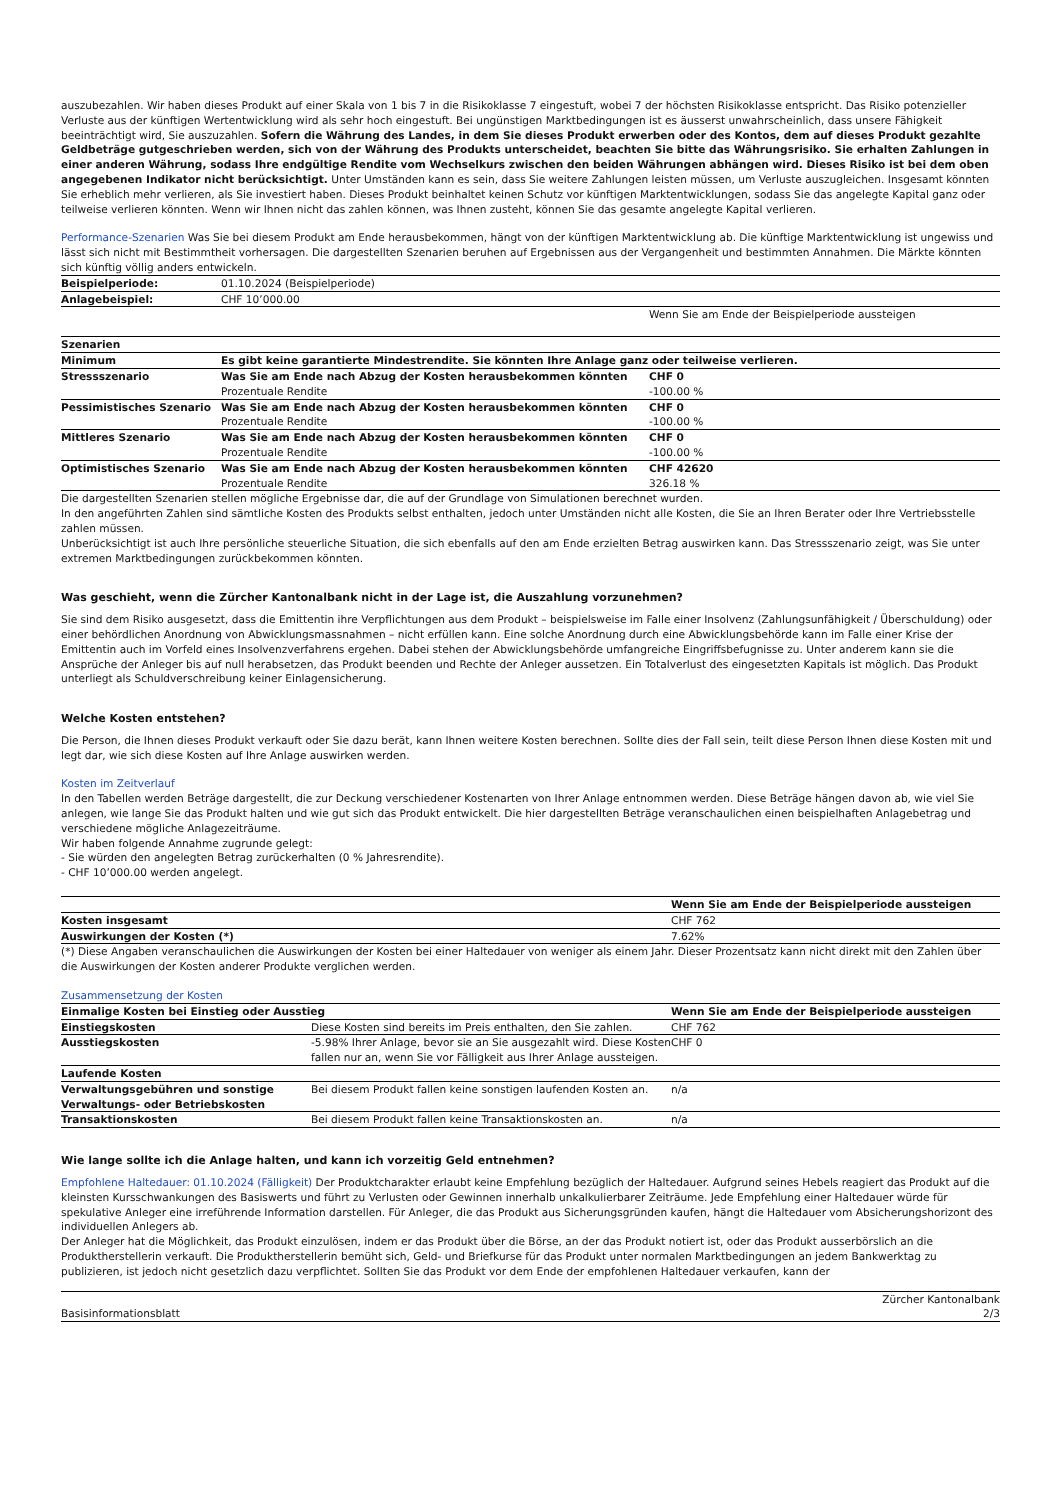auszubezahlen. Wir haben dieses Produkt auf einer Skala von 1 bis 7 in die Risikoklasse 7 eingestuft, wobei 7 der höchsten Risikoklasse entspricht. Das Risiko potenzieller Verluste aus der künftigen Wertentwicklung wird als sehr hoch eingestuft. Bei ungünstigen Marktbedingungen ist es äusserst unwahrscheinlich, dass unsere Fähigkeit beeinträchtigt wird, Sie auszuzahlen. Sofern die Währung des Landes, in dem Sie dieses Produkt erwerben oder des Kontos, dem auf dieses Produkt gezahlte Geldbeträge gutgeschrieben werden, sich von der Währung des Produkts unterscheidet, beachten Sie bitte das Währungsrisiko. Sie erhalten Zahlungen in einer anderen Währung, sodass Ihre endgültige Rendite vom Wechselkurs zwischen den beiden Währungen abhängen wird. Dieses Risiko ist bei dem oben angegebenen Indikator nicht berücksichtigt. Unter Umständen kann es sein, dass Sie weitere Zahlungen leisten müssen, um Verluste auszugleichen. Insgesamt könnten Sie erheblich mehr verlieren, als Sie investiert haben. Dieses Produkt beinhaltet keinen Schutz vor künftigen Marktentwicklungen, sodass Sie das angelegte Kapital ganz oder teilweise verlieren könnten. Wenn wir Ihnen nicht das zahlen können, was Ihnen zusteht, können Sie das gesamte angelegte Kapital verlieren.
Performance-Szenarien Was Sie bei diesem Produkt am Ende herausbekommen, hängt von der künftigen Marktentwicklung ab. Die künftige Marktentwicklung ist ungewiss und lässt sich nicht mit Bestimmtheit vorhersagen. Die dargestellten Szenarien beruhen auf Ergebnissen aus der Vergangenheit und bestimmten Annahmen. Die Märkte könnten sich künftig völlig anders entwickeln.
| Beispielperiode: | 01.10.2024 (Beispielperiode) | |
| Anlagebeispiel: | CHF 10’000.00 | |
| | | Wenn Sie am Ende der Beispielperiode aussteigen |
| Szenarien | | |
| Minimum | Es gibt keine garantierte Mindestrendite. Sie könnten Ihre Anlage ganz oder teilweise verlieren. | |
| Stressszenario | Was Sie am Ende nach Abzug der Kosten herausbekommen könnten Prozentuale Rendite | CHF 0 -100.00 % |
| Pessimistisches Szenario | Was Sie am Ende nach Abzug der Kosten herausbekommen könnten Prozentuale Rendite | CHF 0 -100.00 % |
| Mittleres Szenario | Was Sie am Ende nach Abzug der Kosten herausbekommen könnten Prozentuale Rendite | CHF 0 -100.00 % |
| Optimistisches Szenario | Was Sie am Ende nach Abzug der Kosten herausbekommen könnten Prozentuale Rendite | CHF 42620 326.18 % |
Die dargestellten Szenarien stellen mögliche Ergebnisse dar, die auf der Grundlage von Simulationen berechnet wurden.
In den angeführten Zahlen sind sämtliche Kosten des Produkts selbst enthalten, jedoch unter Umständen nicht alle Kosten, die Sie an Ihren Berater oder Ihre Vertriebsstelle zahlen müssen.
Unberücksichtigt ist auch Ihre persönliche steuerliche Situation, die sich ebenfalls auf den am Ende erzielten Betrag auswirken kann. Das Stressszenario zeigt, was Sie unter extremen Marktbedingungen zurückbekommen könnten.
Was geschieht, wenn die Zürcher Kantonalbank nicht in der Lage ist, die Auszahlung vorzunehmen?
Sie sind dem Risiko ausgesetzt, dass die Emittentin ihre Verpflichtungen aus dem Produkt – beispielsweise im Falle einer Insolvenz (Zahlungsunfähigkeit / Überschuldung) oder einer behördlichen Anordnung von Abwicklungsmassnahmen – nicht erfüllen kann. Eine solche Anordnung durch eine Abwicklungsbehörde kann im Falle einer Krise der Emittentin auch im Vorfeld eines Insolvenzverfahrens ergehen. Dabei stehen der Abwicklungsbehörde umfangreiche Eingriffsbefugnisse zu. Unter anderem kann sie die Ansprüche der Anleger bis auf null herabsetzen, das Produkt beenden und Rechte der Anleger aussetzen. Ein Totalverlust des eingesetzten Kapitals ist möglich. Das Produkt unterliegt als Schuldverschreibung keiner Einlagensicherung.
Welche Kosten entstehen?
Die Person, die Ihnen dieses Produkt verkauft oder Sie dazu berät, kann Ihnen weitere Kosten berechnen. Sollte dies der Fall sein, teilt diese Person Ihnen diese Kosten mit und legt dar, wie sich diese Kosten auf Ihre Anlage auswirken werden.
Kosten im Zeitverlauf
In den Tabellen werden Beträge dargestellt, die zur Deckung verschiedener Kostenarten von Ihrer Anlage entnommen werden. Diese Beträge hängen davon ab, wie viel Sie anlegen, wie lange Sie das Produkt halten und wie gut sich das Produkt entwickelt. Die hier dargestellten Beträge veranschaulichen einen beispielhaften Anlagebetrag und verschiedene mögliche Anlagezeiträume.
Wir haben folgende Annahme zugrunde gelegt:
- Sie würden den angelegten Betrag zurückerhalten (0 % Jahresrendite).
- CHF 10’000.00 werden angelegt.
| | Wenn Sie am Ende der Beispielperiode aussteigen |
| Kosten insgesamt | CHF 762 |
| Auswirkungen der Kosten (*) | 7.62% |
(*) Diese Angaben veranschaulichen die Auswirkungen der Kosten bei einer Haltedauer von weniger als einem Jahr. Dieser Prozentsatz kann nicht direkt mit den Zahlen über die Auswirkungen der Kosten anderer Produkte verglichen werden.
Zusammensetzung der Kosten
| Einmalige Kosten bei Einstieg oder Ausstieg | | Wenn Sie am Ende der Beispielperiode aussteigen |
| --- | --- | --- |
| Einstiegskosten | Diese Kosten sind bereits im Preis enthalten, den Sie zahlen. | CHF 762 |
| Ausstiegskosten | -5.98% Ihrer Anlage, bevor sie an Sie ausgezahlt wird. Diese Kosten fallen nur an, wenn Sie vor Fälligkeit aus Ihrer Anlage aussteigen. | CHF 0 |
| Laufende Kosten | | |
| Verwaltungsgebühren und sonstige Verwaltungs- oder Betriebskosten | Bei diesem Produkt fallen keine sonstigen laufenden Kosten an. | n/a |
| Transaktionskosten | Bei diesem Produkt fallen keine Transaktionskosten an. | n/a |
Wie lange sollte ich die Anlage halten, und kann ich vorzeitig Geld entnehmen?
Empfohlene Haltedauer: 01.10.2024 (Fälligkeit) Der Produktcharakter erlaubt keine Empfehlung bezüglich der Haltedauer. Aufgrund seines Hebels reagiert das Produkt auf die kleinsten Kursschwankungen des Basiswerts und führt zu Verlusten oder Gewinnen innerhalb unkalkulierbarer Zeiträume. Jede Empfehlung einer Haltedauer würde für spekulative Anleger eine irreführende Information darstellen. Für Anleger, die das Produkt aus Sicherungsgründen kaufen, hängt die Haltedauer vom Absicherungshorizont des individuellen Anlegers ab.
Der Anleger hat die Möglichkeit, das Produkt einzulösen, indem er das Produkt über die Börse, an der das Produkt notiert ist, oder das Produkt ausserbörslich an die Produktherstellerin verkauft. Die Produktherstellerin bemüht sich, Geld- und Briefkurse für das Produkt unter normalen Marktbedingungen an jedem Bankwerktag zu publizieren, ist jedoch nicht gesetzlich dazu verpflichtet. Sollten Sie das Produkt vor dem Ende der empfohlenen Haltedauer verkaufen, kann der
Basisinformationsblatt Zürcher Kantonalbank
2/3